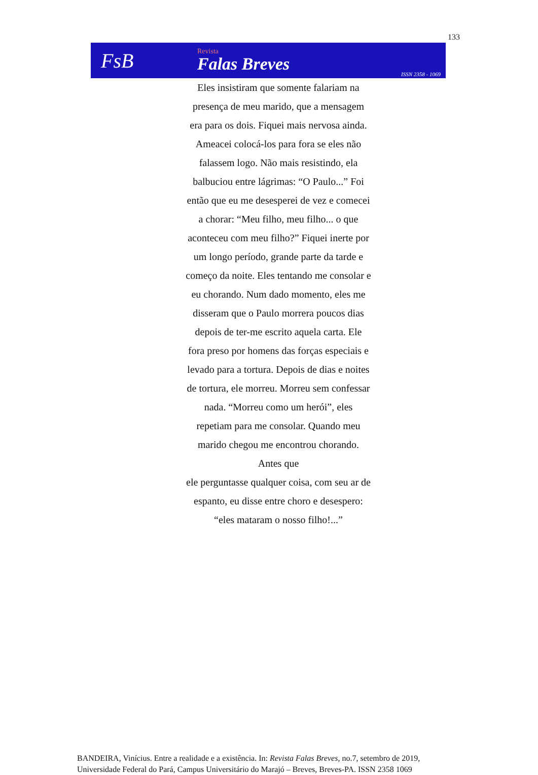133
FsB
Revista
Falas Breves
ISSN 2358 - 1069
Eles insistiram que somente falariam na
presença de meu marido, que a mensagem
era para os dois. Fiquei mais nervosa ainda.
Ameacei colocá-los para fora se eles não
falassem logo. Não mais resistindo, ela
balbuciou entre lágrimas: “O Paulo...” Foi
então que eu me desesperei de vez e comecei
a chorar: “Meu filho, meu filho... o que
aconteceu com meu filho?” Fiquei inerte por
um longo período, grande parte da tarde e
começo da noite. Eles tentando me consolar e
eu chorando. Num dado momento, eles me
disseram que o Paulo morrera poucos dias
depois de ter-me escrito aquela carta. Ele
fora preso por homens das forças especiais e
levado para a tortura. Depois de dias e noites
de tortura, ele morreu. Morreu sem confessar
nada. “Morreu como um herói”, eles
repetiam para me consolar. Quando meu
marido chegou me encontrou chorando.
Antes que
ele perguntasse qualquer coisa, com seu ar de
espanto, eu disse entre choro e desespero:
“eles mataram o nosso filho!...”
BANDEIRA, Vinícius. Entre a realidade e a existência. In: Revista Falas Breves, no.7, setembro de 2019, Universidade Federal do Pará, Campus Universitário do Marajó – Breves, Breves-PA. ISSN 2358 1069